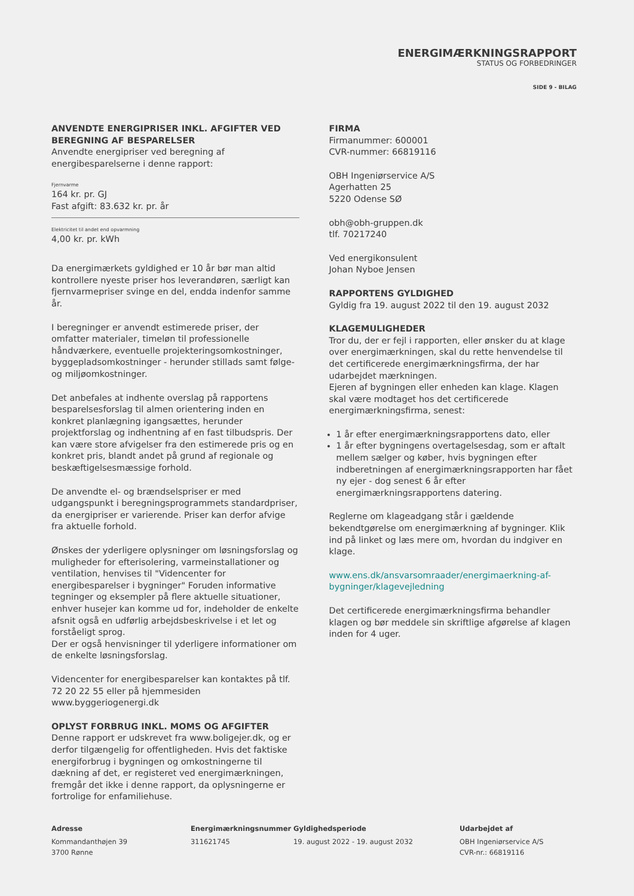ENERGIMÆRKNINGSRAPPORT
STATUS OG FORBEDRINGER
SIDE 9 - BILAG
ANVENDTE ENERGIPRISER INKL. AFGIFTER VED BEREGNING AF BESPARELSER
Anvendte energipriser ved beregning af energibesparelserne i denne rapport:
Fjernvarme
164 kr. pr. GJ
Fast afgift: 83.632 kr. pr. år
Elektricitet til andet end opvarmning
4,00 kr. pr. kWh
Da energimærkets gyldighed er 10 år bør man altid kontrollere nyeste priser hos leverandøren, særligt kan fjernvarmepriser svinge en del, endda indenfor samme år.
I beregninger er anvendt estimerede priser, der omfatter materialer, timeløn til professionelle håndværkere, eventuelle projekteringsomkostninger, byggepladsomkostninger - herunder stillads samt følge- og miljøomkostninger.
Det anbefales at indhente overslag på rapportens besparelsesforslag til almen orientering inden en konkret planlægning igangsættes, herunder projektforslag og indhentning af en fast tilbudspris. Der kan være store afvigelser fra den estimerede pris og en konkret pris, blandt andet på grund af regionale og beskæftigelsesmæssige forhold.
De anvendte el- og brændselspriser er med udgangspunkt i beregningsprogrammets standardpriser, da energipriser er varierende. Priser kan derfor afvige fra aktuelle forhold.
Ønskes der yderligere oplysninger om løsningsforslag og muligheder for efterisolering, varmeinstallationer og ventilation, henvises til "Videncenter for energibesparelser i bygninger" Foruden informative tegninger og eksempler på flere aktuelle situationer, enhver husejer kan komme ud for, indeholder de enkelte afsnit også en udførlig arbejdsbeskrivelse i et let og forståeligt sprog.
Der er også henvisninger til yderligere informationer om de enkelte løsningsforslag.
Videncenter for energibesparelser kan kontaktes på tlf. 72 20 22 55 eller på hjemmesiden www.byggeriogenergi.dk
OPLYST FORBRUG INKL. MOMS OG AFGIFTER
Denne rapport er udskrevet fra www.boligejer.dk, og er derfor tilgængelig for offentligheden. Hvis det faktiske energiforbrug i bygningen og omkostningerne til dækning af det, er registeret ved energimærkningen, fremgår det ikke i denne rapport, da oplysningerne er fortrolige for enfamiliehuse.
FIRMA
Firmanummer: 600001
CVR-nummer: 66819116
OBH Ingeniørservice A/S
Agerhatten 25
5220 Odense SØ
obh@obh-gruppen.dk
tlf. 70217240
Ved energikonsulent
Johan Nyboe Jensen
RAPPORTENS GYLDIGHED
Gyldig fra 19. august 2022 til den 19. august 2032
KLAGEMULIGHEDER
Tror du, der er fejl i rapporten, eller ønsker du at klage over energimærkningen, skal du rette henvendelse til det certificerede energimærkningsfirma, der har udarbejdet mærkningen.
Ejeren af bygningen eller enheden kan klage. Klagen skal være modtaget hos det certificerede energimærkningsfirma, senest:
1 år efter energimærkningsrapportens dato, eller
1 år efter bygningens overtagelsesdag, som er aftalt mellem sælger og køber, hvis bygningen efter indberetningen af energimærkningsrapporten har fået ny ejer - dog senest 6 år efter energimærkningsrapportens datering.
Reglerne om klageadgang står i gældende bekendtgørelse om energimærkning af bygninger. Klik ind på linket og læs mere om, hvordan du indgiver en klage.
www.ens.dk/ansvarsomraader/energimaerkning-af-bygninger/klagevejledning
Det certificerede energimærkningsfirma behandler klagen og bør meddele sin skriftlige afgørelse af klagen inden for 4 uger.
Adresse
Kommandanthøjen 39
3700 Rønne
Energimærkningsnummer
311621745
Gyldighedsperiode
19. august 2022 - 19. august 2032
Udarbejdet af
OBH Ingeniørservice A/S
CVR-nr.: 66819116